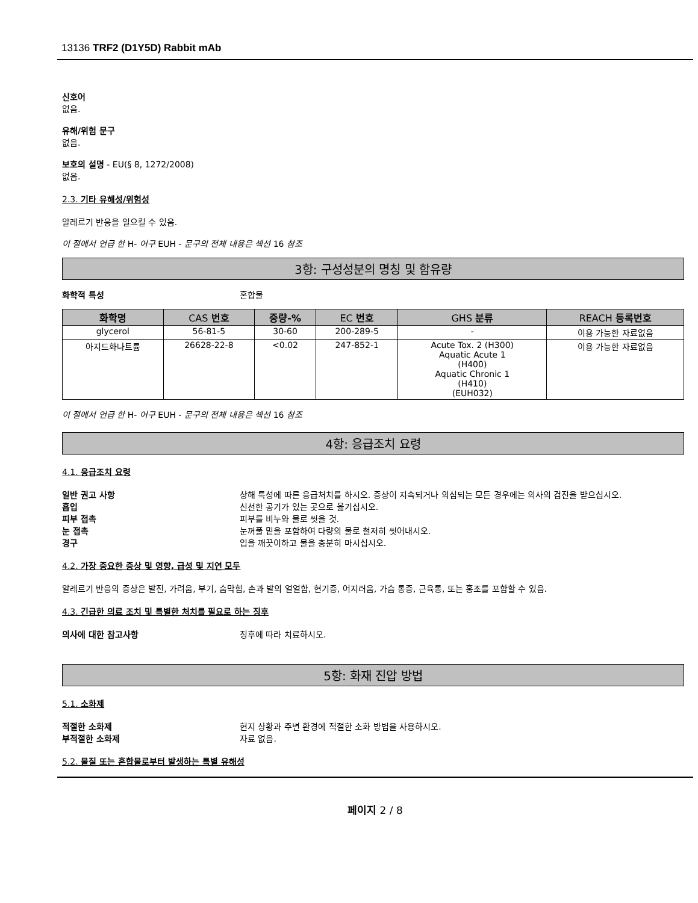13136 TRF2 (D1Y5D) Rabbit mAb
신호어
없음.
유해/위험 문구
없음.
보호의 설명 - EU(§ 8, 1272/2008)
없음.
2.3. 기타 유해성/위험성
알레르기 반응을 일으킬 수 있음.
이 절에서 언급 한 H- 어구 EUH - 문구의 전체 내용은 섹션 16 참조
3항: 구성성분의 명칭 및 함유량
화학적 특성 혼합물
| 화학명 | CAS 번호 | 중량-% | EC 번호 | GHS 분류 | REACH 등록번호 |
| --- | --- | --- | --- | --- | --- |
| glycerol | 56-81-5 | 30-60 | 200-289-5 | - | 이용 가능한 자료없음 |
| 아지드화나트륨 | 26628-22-8 | <0.02 | 247-852-1 | Acute Tox. 2 (H300) Aquatic Acute 1 (H400) Aquatic Chronic 1 (H410) (EUH032) | 이용 가능한 자료없음 |
이 절에서 언급 한 H- 어구 EUH - 문구의 전체 내용은 섹션 16 참조
4항: 응급조치 요령
4.1. 응급조치 요령
일반 권고 사항 상해 특성에 따른 응급처치를 하시오. 증상이 지속되거나 의심되는 모든 경우에는 의사의 검진을 받으십시오.
흡입 신선한 공기가 있는 곳으로 옮기십시오.
피부 접촉 피부를 비누와 물로 씻을 것.
눈 접촉 눈꺼풀 밑을 포함하여 다량의 물로 철저히 씻어내시오.
경구 입을 깨끗이하고 물을 충분히 마시십시오.
4.2. 가장 중요한 증상 및 영향, 급성 및 지연 모두
알레르기 반응의 증상은 발진, 가려움, 부기, 숨막힘, 손과 발의 얼얼함, 현기증, 어지러움, 가슴 통증, 근육통, 또는 홍조를 포함할 수 있음.
4.3. 긴급한 의료 조치 및 특별한 처치를 필요로 하는 징후
의사에 대한 참고사항 징후에 따라 치료하시오.
5항: 화재 진압 방법
5.1. 소화제
적절한 소화제 현지 상황과 주변 환경에 적절한 소화 방법을 사용하시오.
부적절한 소화제 자료 없음.
5.2. 물질 또는 혼합물로부터 발생하는 특별 유해성
페이지 2 / 8